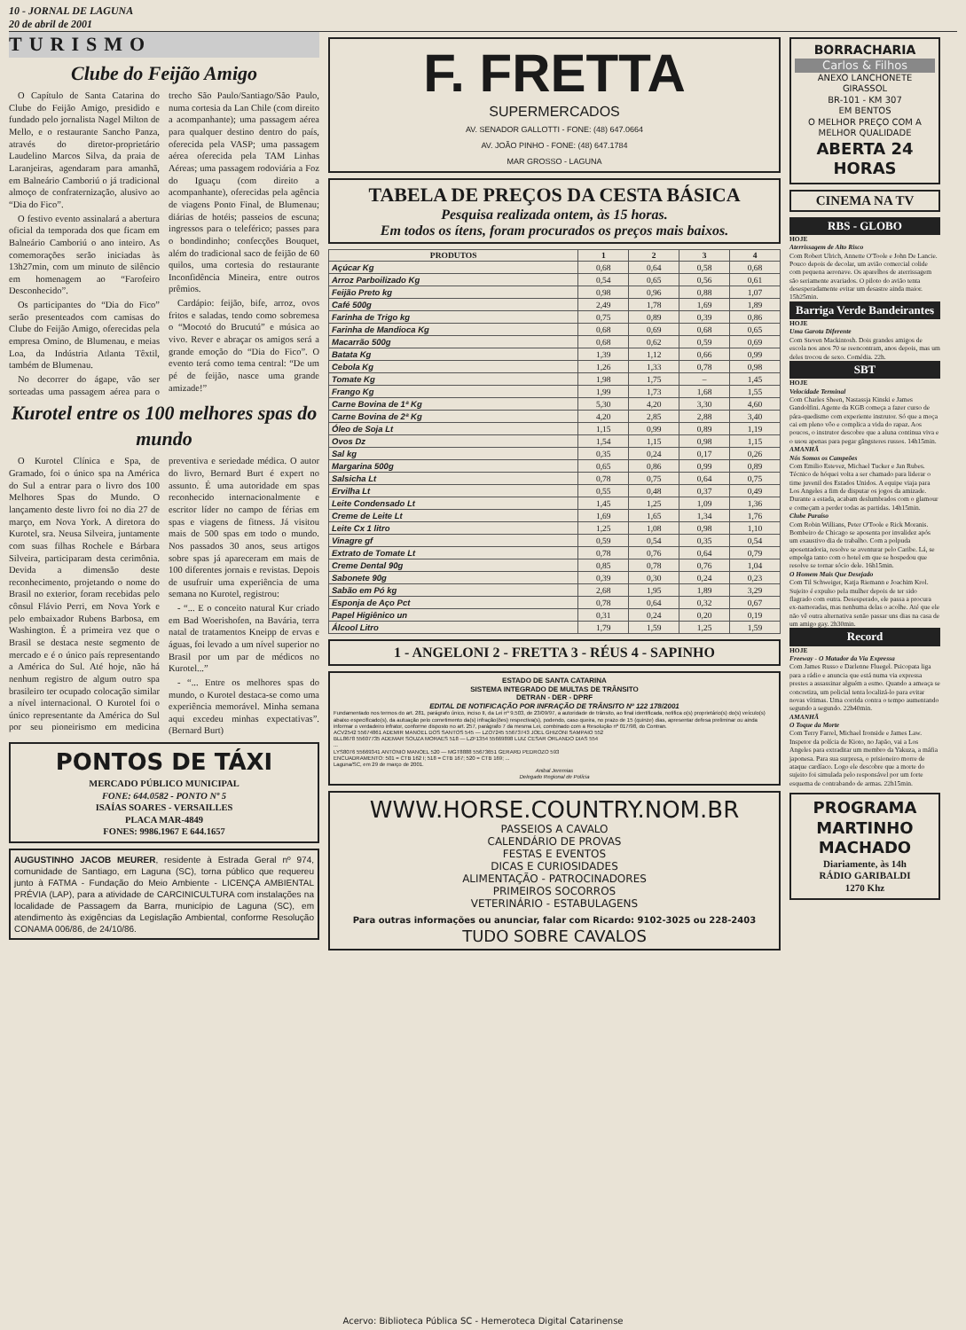10 - JORNAL DE LAGUNA
20 de abril de 2001
TURISMO
Clube do Feijão Amigo
O Capítulo de Santa Catarina do Clube do Feijão Amigo, presidido e fundado pelo jornalista Nagel Milton de Mello, e o restaurante Sancho Panza, através do diretor-proprietário Laudelino Marcos Silva, da praia de Laranjeiras, agendaram para amanhã, em Balneário Camboriú o já tradicional almoço de confraternização, alusivo ao “Dia do Fico”.
O festivo evento assinalará a abertura oficial da temporada dos que ficam em Balneário Camboriú o ano inteiro. As comemorações serão iniciadas às 13h27min, com um minuto de silêncio em homenagem ao “Farofeiro Desconhecido”.
Os participantes do “Dia do Fico” serão presenteados com camisas do Clube do Feijão Amigo, oferecidas pela empresa Omino, de Blumenau, e meias Loa, da Indústria Atlanta Têxtil, também de Blumenau.
No decorrer do ágape, vão ser sorteadas uma passagem aérea para o trecho São Paulo/Santiago/São Paulo, numa cortesia da Lan Chile (com direito a acompanhante); uma passagem aérea para qualquer destino dentro do país, oferecida pela VASP; uma passagem aérea oferecida pela TAM Linhas Aéreas; uma passagem rodoviária a Foz do Iguaçu (com direito a acompanhante), oferecidas pela agência de viagens Ponto Final, de Blumenau; diárias de hotéis; passeios de escuna; ingressos para o teleférico; passes para o bondindinho; confecções Bouquet, além do tradicional saco de feijão de 60 quilos, uma cortesia do restaurante Inconfidência Mineira, entre outros prêmios.
Cardápio: feijão, bife, arroz, ovos fritos e saladas, tendo como sobremesa o “Mocotó do Brucutú” e música ao vivo. Rever e abraçar os amigos será a grande emoção do “Dia do Fico”. O evento terá como tema central: “De um pé de feijão, nasce uma grande amizade!”
Kurotel entre os 100 melhores spas do mundo
O Kurotel Clínica e Spa, de Gramado, foi o único spa na América do Sul a entrar para o livro dos 100 Melhores Spas do Mundo. O lançamento deste livro foi no dia 27 de março, em Nova York. A diretora do Kurotel, sra. Neusa Silveira, juntamente com suas filhas Rochele e Bárbara Silveira, participaram desta cerimônia. Devida a dimensão deste reconhecimento, projetando o nome do Brasil no exterior, foram recebidas pelo cônsul Flávio Perri, em Nova York e pelo embaixador Rubens Barbosa, em Washington. É a primeira vez que o Brasil se destaca neste segmento de mercado e é o único país representando a América do Sul. Até hoje, não há nenhum registro de algum outro spa brasileiro ter ocupado colocação similar a nível internacional. O Kurotel foi o único representante da América do Sul por seu pioneirismo em medicina preventiva e seriedade médica. O autor do livro, Bernard Burt é expert no assunto. É uma autoridade em spas reconhecido internacionalmente e escritor líder no campo de férias em spas e viagens de fitness. Já visitou mais de 500 spas em todo o mundo. Nos passados 30 anos, seus artigos sobre spas já apareceram em mais de 100 diferentes jornais e revistas. Depois de usufruir uma experiência de uma semana no Kurotel, registrou:
- “... E o conceito natural Kur criado em Bad Woerishofen, na Bavária, terra natal de tratamentos Kneipp de ervas e águas, foi levado a um nível superior no Brasil por um par de médicos no Kurotel...”
- “... Entre os melhores spas do mundo, o Kurotel destaca-se como uma experiência memorável. Minha semana aqui excedeu minhas expectativas”. (Bernard Burt)
PONTOS DE TÁXI
MERCADO PÚBLICO MUNICIPAL
FONE: 644.0582 - PONTO Nº 5
ISAÍAS SOARES - VERSAILLES
PLACA MAR-4849
FONES: 9986.1967 E 644.1657
AUGUSTINHO JACOB MEURER, residente à Estrada Geral nº 974, comunidade de Santiago, em Laguna (SC), torna público que requereu junto à FATMA - Fundação do Meio Ambiente - LICENÇA AMBIENTAL PRÉVIA (LAP), para a atividade de CARCINICULTURA com instalações na localidade de Passagem da Barra, município de Laguna (SC), em atendimento às exigências da Legislação Ambiental, conforme Resolução CONAMA 006/86, de 24/10/86.
F. FRETTA
SUPERMERCADOS
AV. SENADOR GALLOTTI - FONE: (48) 647.0664
AV. JOÃO PINHO - FONE: (48) 647.1784
MAR GROSSO - LAGUNA
TABELA DE PREÇOS DA CESTA BÁSICA
Pesquisa realizada ontem, às 15 horas.
Em todos os ítens, foram procurados os preços mais baixos.
| PRODUTOS | 1 | 2 | 3 | 4 |
| --- | --- | --- | --- | --- |
| Açúcar Kg | 0,68 | 0,64 | 0,58 | 0,68 |
| Arroz Parboilizado Kg | 0,54 | 0,65 | 0,56 | 0,61 |
| Feijão Preto kg | 0,98 | 0,96 | 0,88 | 1,07 |
| Café 500g | 2,49 | 1,78 | 1,69 | 1,89 |
| Farinha de Trigo kg | 0,75 | 0,89 | 0,39 | 0,86 |
| Farinha de Mandioca Kg | 0,68 | 0,69 | 0,68 | 0,65 |
| Macarrão 500g | 0,68 | 0,62 | 0,59 | 0,69 |
| Batata Kg | 1,39 | 1,12 | 0,66 | 0,99 |
| Cebola Kg | 1,26 | 1,33 | 0,78 | 0,98 |
| Tomate Kg | 1,98 | 1,75 | – | 1,45 |
| Frango Kg | 1,99 | 1,73 | 1,68 | 1,55 |
| Carne Bovina de 1ª Kg | 5,30 | 4,20 | 3,30 | 4,60 |
| Carne Bovina de 2ª Kg | 4,20 | 2,85 | 2,88 | 3,40 |
| Óleo de Soja Lt | 1,15 | 0,99 | 0,89 | 1,19 |
| Ovos Dz | 1,54 | 1,15 | 0,98 | 1,15 |
| Sal kg | 0,35 | 0,24 | 0,17 | 0,26 |
| Margarina 500g | 0,65 | 0,86 | 0,99 | 0,89 |
| Salsicha Lt | 0,78 | 0,75 | 0,64 | 0,75 |
| Ervilha Lt | 0,55 | 0,48 | 0,37 | 0,49 |
| Leite Condensado Lt | 1,45 | 1,25 | 1,09 | 1,36 |
| Creme de Leite Lt | 1,69 | 1,65 | 1,34 | 1,76 |
| Leite Cx 1 litro | 1,25 | 1,08 | 0,98 | 1,10 |
| Vinagre gf | 0,59 | 0,54 | 0,35 | 0,54 |
| Extrato de Tomate Lt | 0,78 | 0,76 | 0,64 | 0,79 |
| Creme Dental 90g | 0,85 | 0,78 | 0,76 | 1,04 |
| Sabonete 90g | 0,39 | 0,30 | 0,24 | 0,23 |
| Sabão em Pó kg | 2,68 | 1,95 | 1,89 | 3,29 |
| Esponja de Aço Pct | 0,78 | 0,64 | 0,32 | 0,67 |
| Papel Higiênico un | 0,31 | 0,24 | 0,20 | 0,19 |
| Álcool Litro | 1,79 | 1,59 | 1,25 | 1,59 |
1 - ANGELONI 2 - FRETTA 3 - RÉUS 4 - SAPINHO
ESTADO DE SANTA CATARINA
SISTEMA INTEGRADO DE MULTAS DE TRÂNSITO
DETRAN - DER - DPRF
EDITAL DE NOTIFICAÇÃO POR INFRAÇÃO DE TRÂNSITO Nº 122 178/2001
Fundamentado nos termos do art. 281, parágrafo único, inciso II, da Lei nº 9.503, de 23/09/97, a autoridade de trânsito, ao final identificada, notifica o(s) proprietário(s) do(s) veículo(s) abaixo especificado(s), da autuação pelo cometimento da(s) infração(ões) respectiva(s), podendo, caso queira, no prazo de 15 (quinze) dias, apresentar defesa preliminar ou ainda informar o verdadeiro infrator, conforme disposto no art. 257, parágrafo 7 da mesma Lei, combinado com a Resolução nº 017/98, do Contran.
ACV2542 55674861 ADEMIR MANOEL DOS SANTOS 545 — LZO7245 55673743 JOEL GHIZONI SAMPAIO 552
BLL8678 55607735 ADEMAR SOUZA MORAES 518 — LZF1354 55669898 LUIZ CESAR ORLANDO DIAS 554
...
LYS8076 55669341 ANTONIO MANOEL 520 — MGT8888 55673651 GERARD PEDROZO 593
ENCUADRAMENTO: 501 = CTB 162 I; 518 = CTB 167; 520 = CTB 169; ...
Laguna/SC, em 29 de março de 2001.
Anibal Jeremias
Delegado Regional de Polícia
WWW.HORSE.COUNTRY.NOM.BR
PASSEIOS A CAVALO
CALENDÁRIO DE PROVAS
FESTAS E EVENTOS
DICAS E CURIOSIDADES
ALIMENTAÇÃO - PATROCINADORES
PRIMEIROS SOCORROS
VETERINÁRIO - ESTABULAGENS
Para outras informações ou anunciar, falar com Ricardo: 9102-3025 ou 228-2403
TUDO SOBRE CAVALOS
BORRACHARIA
Carlos & Filhos
ANEXO LANCHONETE GIRASSOL
BR-101 - KM 307
EM BENTOS
O MELHOR PREÇO COM A MELHOR QUALIDADE
ABERTA 24 HORAS
CINEMA NA TV
RBS - GLOBO
HOJE
Aterrissagem de Alto Risco
Com Robert Ulrich, Annette O'Toole e John De Lancie. Pouco depois de decolar, um avião comercial colide com pequena aeronave. Os aparelhos de aterrissagem são seriamente avariados. O piloto do avião tenta desesperadamente evitar um desastre ainda maior. 15h25min.
Barriga Verde Bandeirantes
HOJE
Uma Garota Diferente
Com Steven Mackintosh. Dois grandes amigos de escola nos anos 70 se reencontram, anos depois, mas um deles trocou de sexo. Comédia. 22h.
SBT
HOJE
Velocidade Terminal
Com Charles Sheen, Nastassja Kinski e James Gandolfini. Agente da KGB começa a fazer curso de pára-quedismo com experiente instrutor. Só que a moça cai em pleno vôo e complica a vida do rapaz. Aos poucos, o instrutor descobre que a aluna continua viva e o usou apenas para pegar gângsteres russos. 14h15min.
AMANHÃ
Nós Somos os Campeões
Com Emilio Estevez, Michael Tucker e Jan Rubes. Técnico de hóquei volta a ser chamado para liderar o time juvenil dos Estados Unidos. A equipe viaja para Los Angeles a fim de disputar os jogos da amizade. Durante a estada, acabam deslumbrados com o glamour e começam a perder todas as partidas. 14h15min.
Clube Paraíso
Com Robin Willians, Peter O'Toole e Rick Moranis. Bombeiro de Chicago se aposenta por invalidez após um exaustivo dia de trabalho. Com a polpuda aposentadoria, resolve se aventurar pelo Caribe. Lá, se empolga tanto com o hotel em que se hospedou que resolve se tornar sócio dele. 16h15min.
O Homem Mais Que Desejado
Com Til Schweiger, Katja Riemann e Joachim Krol. Sujeito é expulso pela mulher depois de ter sido flagrado com outra. Desesperado, ele passa a procura ex-namoradas, mas nenhuma delas o acolhe. Até que ele não vê outra alternativa senão passar uns dias na casa de um amigo gay. 2h30min.
Record
HOJE
Freeway - O Matador da Via Expressa
Com James Russo e Darlenne Fluegel. Psicopata liga para a rádio e anuncia que está numa via expressa prestes a assassinar alguém a esmo. Quando a ameaça se concretiza, um policial tenta localizá-lo para evitar novas vítimas. Uma corrida contra o tempo aumentando segundo a segundo. 22h40min.
AMANHÃ
O Toque da Morte
Com Terry Farrel, Michael Ironside e James Law. Inspetor da polícia de Kioto, no Japão, vai a Los Angeles para extraditar um membro da Yakuza, a máfia japonesa. Para sua surpresa, o prisioneiro morre de ataque cardíaco. Logo ele descobre que a morte do sujeito foi simulada pelo responsável por um forte esquema de contrabando de armas. 22h15min.
PROGRAMA MARTINHO MACHADO
Diariamente, às 14h
RÁDIO GARIBALDI
1270 Khz
Acervo: Biblioteca Pública SC - Hemeroteca Digital Catarinense